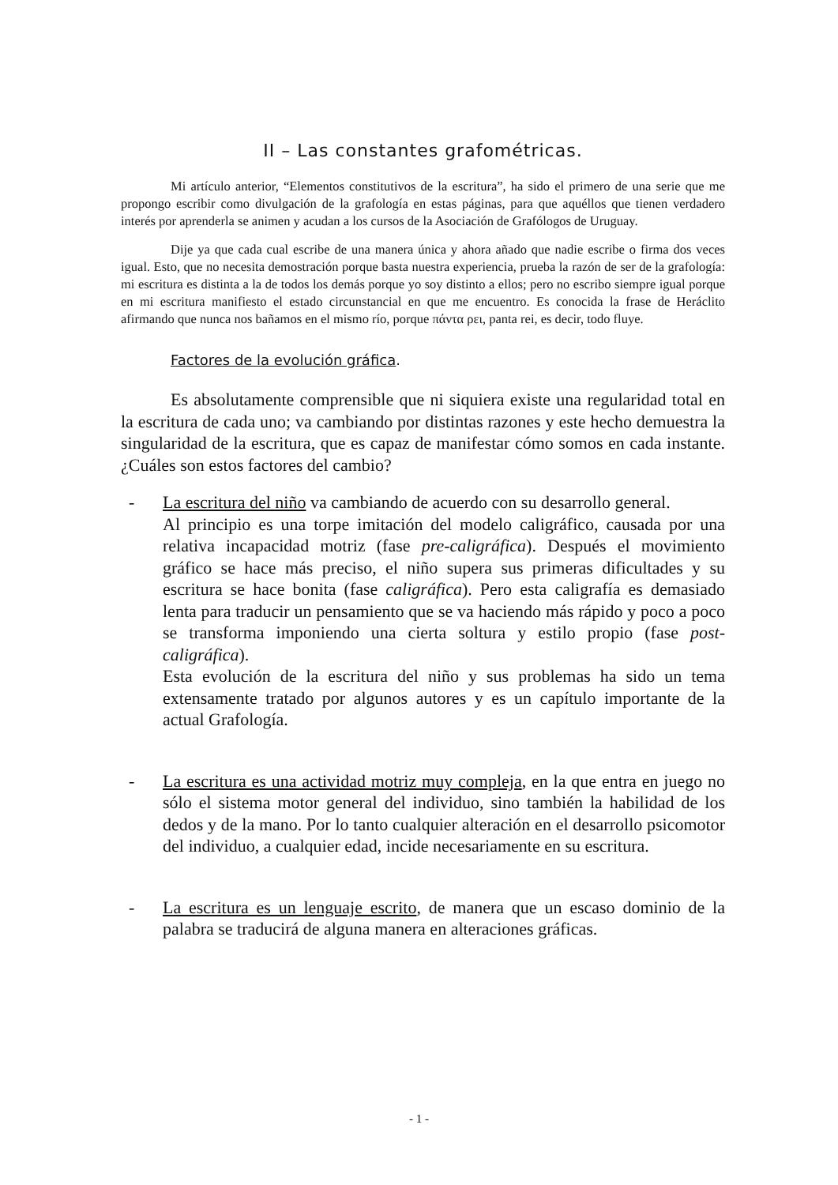II – Las constantes grafométricas.
Mi artículo anterior, “Elementos constitutivos de la escritura”, ha sido el primero de una serie que me propongo escribir como divulgación de la grafología en estas páginas, para que aquéllos que tienen verdadero interés por aprenderla se animen y acudan a los cursos de la Asociación de Grafólogos de Uruguay.
Dije ya que cada cual escribe de una manera única y ahora añado que nadie escribe o firma dos veces igual. Esto, que no necesita demostración porque basta nuestra experiencia, prueba la razón de ser de la grafología: mi escritura es distinta a la de todos los demás porque yo soy distinto a ellos; pero no escribo siempre igual porque en mi escritura manifiesto el estado circunstancial en que me encuentro. Es conocida la frase de Heráclito afirmando que nunca nos bañamos en el mismo río, porque πάντα ρει, panta rei, es decir, todo fluye.
Factores de la evolución gráfica.
Es absolutamente comprensible que ni siquiera existe una regularidad total en la escritura de cada uno; va cambiando por distintas razones y este hecho demuestra la singularidad de la escritura, que es capaz de manifestar cómo somos en cada instante. ¿Cuáles son estos factores del cambio?
- La escritura del niño va cambiando de acuerdo con su desarrollo general.
Al principio es una torpe imitación del modelo caligráfico, causada por una relativa incapacidad motriz (fase pre-caligráfica). Después el movimiento gráfico se hace más preciso, el niño supera sus primeras dificultades y su escritura se hace bonita (fase caligráfica). Pero esta caligrafía es demasiado lenta para traducir un pensamiento que se va haciendo más rápido y poco a poco se transforma imponiendo una cierta soltura y estilo propio (fase post-caligráfica).
Esta evolución de la escritura del niño y sus problemas ha sido un tema extensamente tratado por algunos autores y es un capítulo importante de la actual Grafología.
- La escritura es una actividad motriz muy compleja, en la que entra en juego no sólo el sistema motor general del individuo, sino también la habilidad de los dedos y de la mano. Por lo tanto cualquier alteración en el desarrollo psicomotor del individuo, a cualquier edad, incide necesariamente en su escritura.
- La escritura es un lenguaje escrito, de manera que un escaso dominio de la palabra se traducirá de alguna manera en alteraciones gráficas.
- 1 -